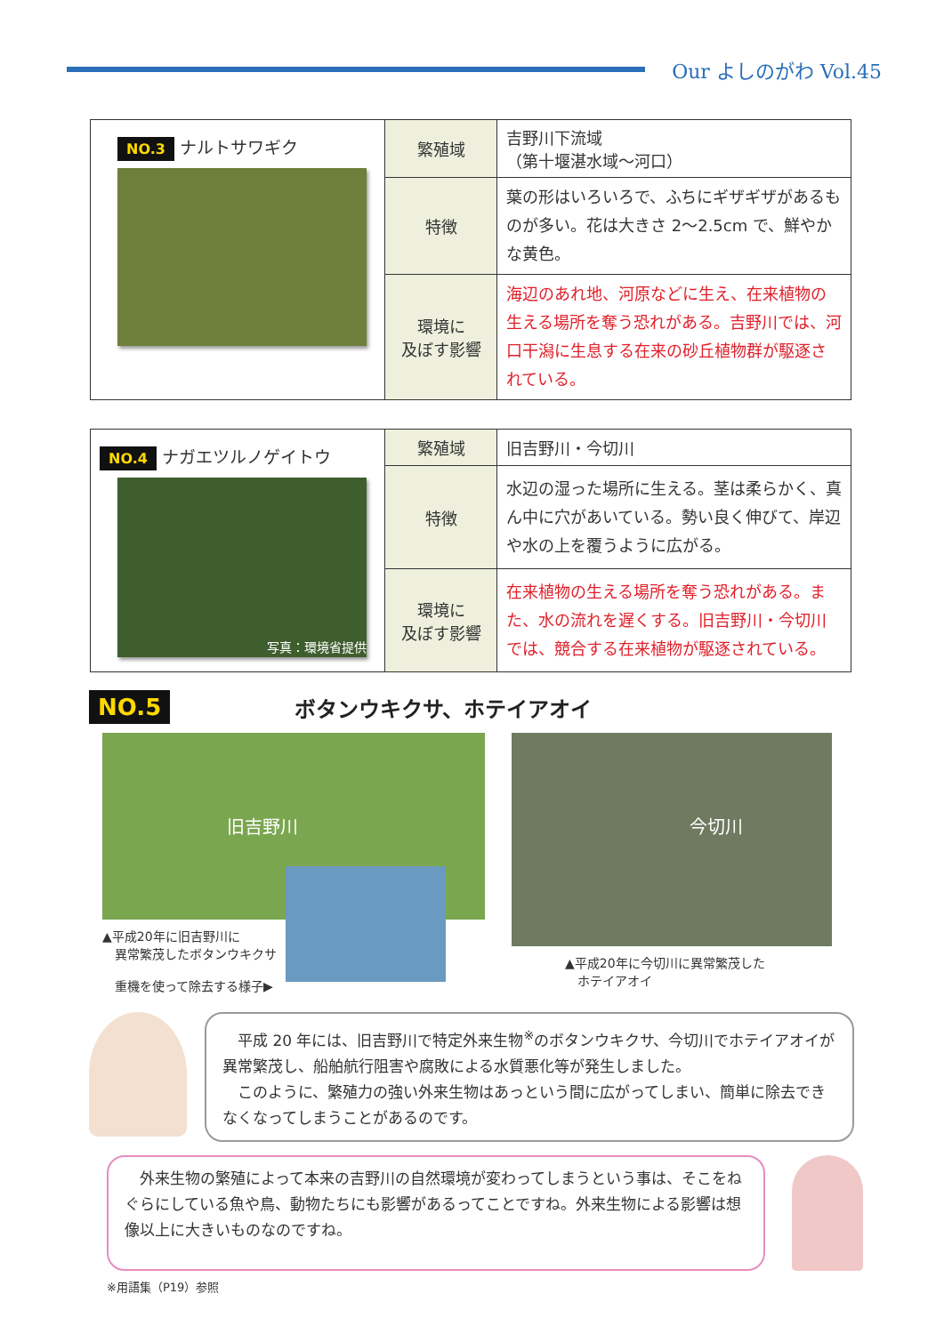Our よしのがわ Vol.45
| NO.3 ナルトサワギク | 繁殖域 | 吉野川下流域 （第十堰湛水域～河口） |
| | 特徴 | 葉の形はいろいろで、ふちにギザギザがあるものが多い。花は大きさ 2～2.5cm で、鮮やかな黄色。 |
| | 環境に 及ぼす影響 | 海辺のあれ地、河原などに生え、在来植物の生える場所を奪う恐れがある。吉野川では、河口干潟に生息する在来の砂丘植物群が駆逐されている。 |
| NO.4 ナガエツルノゲイトウ 写真：環境省提供 | 繁殖域 | 旧吉野川・今切川 |
| | 特徴 | 水辺の湿った場所に生える。茎は柔らかく、真ん中に穴があいている。勢い良く伸びて、岸辺や水の上を覆うように広がる。 |
| | 環境に 及ぼす影響 | 在来植物の生える場所を奪う恐れがある。また、水の流れを遅くする。旧吉野川・今切川では、競合する在来植物が駆逐されている。 |
NO.5
ボタンウキクサ、ホテイアオイ
旧吉野川
▲平成20年に旧吉野川に
　異常繁茂したボタンウキクサ
　重機を使って除去する様子▶
今切川
▲平成20年に今切川に異常繁茂した
　ホテイアオイ
　平成 20 年には、旧吉野川で特定外来生物<sup>※</sup>のボタンウキクサ、今切川でホテイアオイが異常繁茂し、船舶航行阻害や腐敗による水質悪化等が発生しました。
　このように、繁殖力の強い外来生物はあっという間に広がってしまい、簡単に除去できなくなってしまうことがあるのです。
　外来生物の繁殖によって本来の吉野川の自然環境が変わってしまうという事は、そこをねぐらにしている魚や鳥、動物たちにも影響があるってことですね。外来生物による影響は想像以上に大きいものなのですね。
※用語集（P19）参照